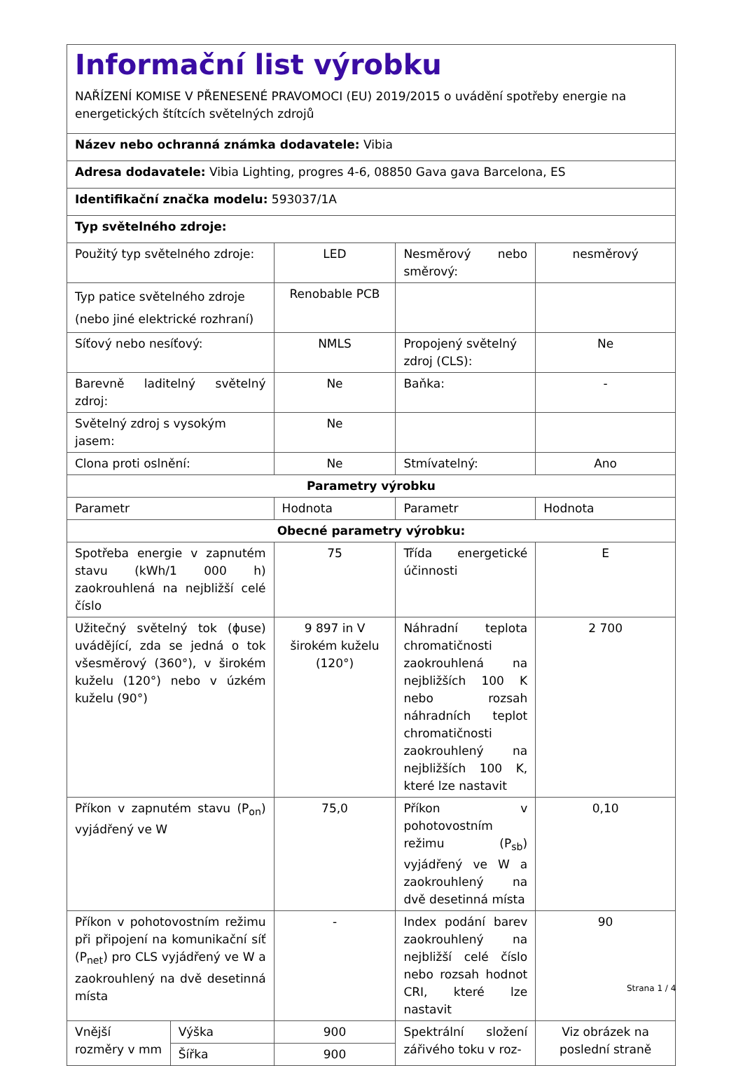| Informační list výrobku NAŘÍZENÍ KOMISE V PŘENESENÉ PRAVOMOCI (EU) 2019/2015 o uvádění spotřeby energie na energetických štítcích světelných zdrojů | | | | |
| Název nebo ochranná známka dodavatele: Vibia | | | | |
| Adresa dodavatele: Vibia Lighting, progres 4-6, 08850 Gava gava Barcelona, ES | | | | |
| Identifikační značka modelu: 593037/1A | | | | |
| Typ světelného zdroje: | | | | |
| Použitý typ světelného zdroje: | | LED | Nesměrový nebo směrový: | nesměrový |
| Typ patice světelného zdroje (nebo jiné elektrické rozhraní) | | Renobable PCB | | |
| Síťový nebo nesíťový: | | NMLS | Propojený světelný zdroj (CLS): | Ne |
| Barevně laditelný světelný zdroj: | | Ne | Baňka: | - |
| Světelný zdroj s vysokým jasem: | | Ne | | |
| Clona proti oslnění: | | Ne | Stmívatelný: | Ano |
| Parametry výrobku | | | | |
| Parametr | | Hodnota | Parametr | Hodnota |
| Obecné parametry výrobku: | | | | |
| Spotřeba energie v zapnutém stavu (kWh/1 000 h) zaokrouhlená na nejbližší celé číslo | | 75 | Třída energetické účinnosti | E |
| Užitečný světelný tok (ϕuse) uvádějící, zda se jedná o tok všesměrový (360°), v širokém kuželu (120°) nebo v úzkém kuželu (90°) | | 9 897 in V širokém kuželu (120°) | Náhradní teplota chromatičnosti zaokrouhlená na nejbližších 100 K nebo rozsah náhradních teplot chromatičnosti zaokrouhlený na nejbližších 100 K, které lze nastavit | 2 700 |
| Příkon v zapnutém stavu (P<sub>on</sub>) vyjádřený ve W | | 75,0 | Příkon v pohotovostním režimu (P<sub>sb</sub>) vyjádřený ve W a zaokrouhlený na dvě desetinná místa | 0,10 |
| Příkon v pohotovostním režimu při připojení na komunikační síť (P<sub>net</sub>) pro CLS vyjádřený ve W a zaokrouhlený na dvě desetinná místa | | - | Index podání barev zaokrouhlený na nejbližší celé číslo nebo rozsah hodnot CRI, které lze nastavit | 90 |
| Vnější rozměry v mm | Výška | 900 | Spektrální složení zářivého toku v roz- | Viz obrázek na poslední straně |
| | Šířka | 900 | | |
Strana 1 / 4